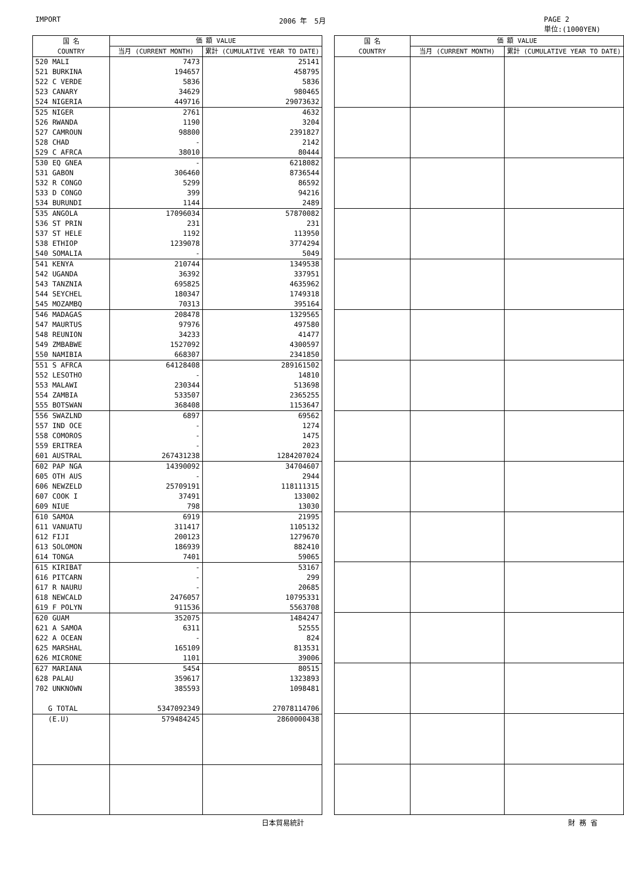IMPORT 2006 年　5月 PAGE 2
単位:(1000YEN)
| 国 名 COUNTRY | 価 額 VALUE | |
| --- | --- | --- |
| | 当月 (CURRENT MONTH) | 累計 (CUMULATIVE YEAR TO DATE) |
| 520 MALI | 7473 | 25141 |
| 521 BURKINA | 194657 | 458795 |
| 522 C VERDE | 5836 | 5836 |
| 523 CANARY | 34629 | 980465 |
| 524 NIGERIA | 449716 | 29073632 |
| 525 NIGER | 2761 | 4632 |
| 526 RWANDA | 1190 | 3204 |
| 527 CAMROUN | 98800 | 2391827 |
| 528 CHAD | - | 2142 |
| 529 C AFRCA | 38010 | 80444 |
| 530 EQ GNEA | - | 6218082 |
| 531 GABON | 306460 | 8736544 |
| 532 R CONGO | 5299 | 86592 |
| 533 D CONGO | 399 | 94216 |
| 534 BURUNDI | 1144 | 2489 |
| 535 ANGOLA | 17096034 | 57870082 |
| 536 ST PRIN | 231 | 231 |
| 537 ST HELE | 1192 | 113950 |
| 538 ETHIOP | 1239078 | 3774294 |
| 540 SOMALIA | - | 5049 |
| 541 KENYA | 210744 | 1349538 |
| 542 UGANDA | 36392 | 337951 |
| 543 TANZNIA | 695825 | 4635962 |
| 544 SEYCHEL | 180347 | 1749318 |
| 545 MOZAMBQ | 70313 | 395164 |
| 546 MADAGAS | 208478 | 1329565 |
| 547 MAURTUS | 97976 | 497580 |
| 548 REUNION | 34233 | 41477 |
| 549 ZMBABWE | 1527092 | 4300597 |
| 550 NAMIBIA | 668307 | 2341850 |
| 551 S AFRCA | 64128408 | 289161502 |
| 552 LESOTHO | - | 14810 |
| 553 MALAWI | 230344 | 513698 |
| 554 ZAMBIA | 533507 | 2365255 |
| 555 BOTSWAN | 368408 | 1153647 |
| 556 SWAZLND | 6897 | 69562 |
| 557 IND OCE | - | 1274 |
| 558 COMOROS | - | 1475 |
| 559 ERITREA | - | 2023 |
| 601 AUSTRAL | 267431238 | 1284207024 |
| 602 PAP NGA | 14390092 | 34704607 |
| 605 OTH AUS | - | 2944 |
| 606 NEWZELD | 25709191 | 118111315 |
| 607 COOK I | 37491 | 133002 |
| 609 NIUE | 798 | 13030 |
| 610 SAMOA | 6919 | 21995 |
| 611 VANUATU | 311417 | 1105132 |
| 612 FIJI | 200123 | 1279670 |
| 613 SOLOMON | 186939 | 882410 |
| 614 TONGA | 7401 | 59065 |
| 615 KIRIBAT | - | 53167 |
| 616 PITCARN | - | 299 |
| 617 R NAURU | - | 20685 |
| 618 NEWCALD | 2476057 | 10795331 |
| 619 F POLYN | 911536 | 5563708 |
| 620 GUAM | 352075 | 1484247 |
| 621 A SAMOA | 6311 | 52555 |
| 622 A OCEAN | - | 824 |
| 625 MARSHAL | 165109 | 813531 |
| 626 MICRONE | 1101 | 39006 |
| 627 MARIANA | 5454 | 80515 |
| 628 PALAU | 359617 | 1323893 |
| 702 UNKNOWN | 385593 | 1098481 |
| G TOTAL | 5347092349 | 27078114706 |
| (E.U) | 579484245 | 2860000438 |
| 国 名 COUNTRY | 価 額 VALUE | |
| --- | --- | --- |
| | 当月 (CURRENT MONTH) | 累計 (CUMULATIVE YEAR TO DATE) |
日本貿易統計 財 務 省